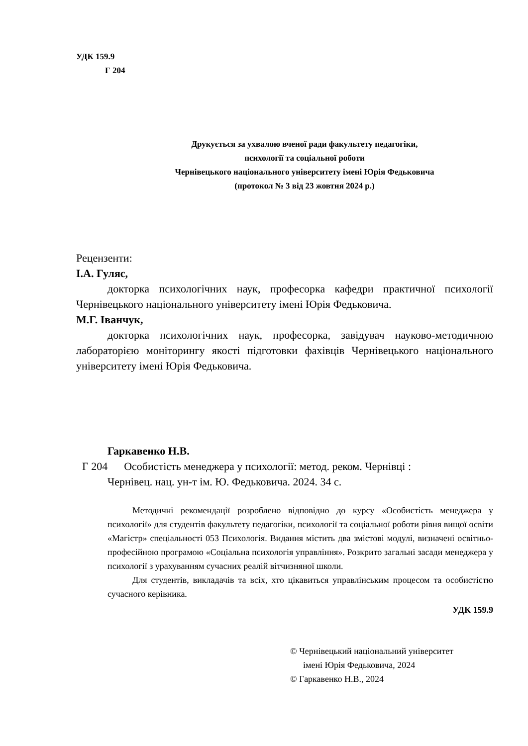УДК 159.9
Г 204
Друкується за ухвалою вченої ради факультету педагогіки,
психології та соціальної роботи
Чернівецького національного університету імені Юрія Федьковича
(протокол № 3 від 23 жовтня 2024 р.)
Рецензенти:
І.А. Гуляс,
докторка психологічних наук, професорка кафедри практичної психології Чернівецького національного університету імені Юрія Федьковича.
М.Г. Іванчук,
докторка психологічних наук, професорка, завідувач науково-методичною лабораторією моніторингу якості підготовки фахівців Чернівецького національного університету імені Юрія Федьковича.
Гаркавенко Н.В.
Г 204 Особистість менеджера у психології: метод. реком. Чернівці :
Чернівец. нац. ун-т ім. Ю. Федьковича. 2024. 34 с.
Методичні рекомендації розроблено відповідно до курсу «Особистість менеджера у психології» для студентів факультету педагогіки, психології та соціальної роботи рівня вищої освіти «Магістр» спеціальності 053 Психологія. Видання містить два змістові модулі, визначені освітньо-професійною програмою «Соціальна психологія управління». Розкрито загальні засади менеджера у психології з урахуванням сучасних реалій вітчизняної школи.
Для студентів, викладачів та всіх, хто цікавиться управлінським процесом та особистістю сучасного керівника.
УДК 159.9
© Чернівецький національний університет
імені Юрія Федьковича, 2024
© Гаркавенко Н.В., 2024